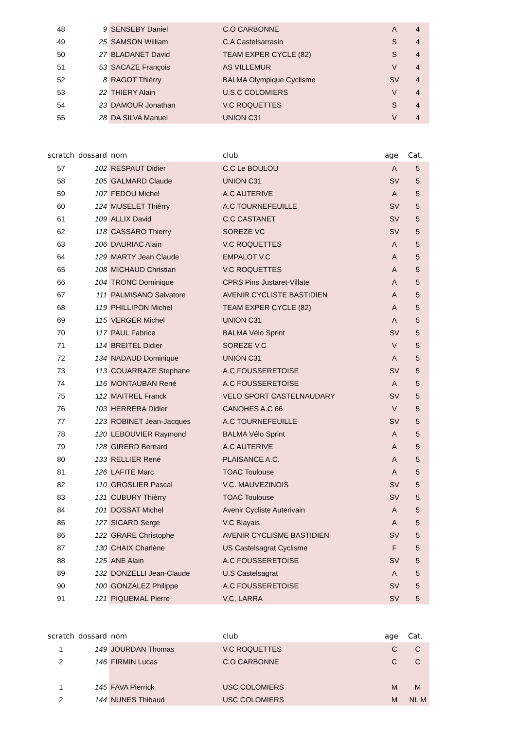| 48 | 9 | SENSEBY Daniel | C.O CARBONNE | A | 4 |
| 49 | 25 | SAMSON William | C.A Castelsarrasin | S | 4 |
| 50 | 27 | BLADANET David | TEAM EXPER CYCLE (82) | S | 4 |
| 51 | 53 | SACAZE François | AS VILLEMUR | V | 4 |
| 52 | 8 | RAGOT Thiérry | BALMA Olympique Cyclisme | SV | 4 |
| 53 | 22 | THIERY Alain | U.S.C COLOMIERS | V | 4 |
| 54 | 23 | DAMOUR Jonathan | V.C ROQUETTES | S | 4 |
| 55 | 28 | DA SILVA Manuel | UNION C31 | V | 4 |
| scratch | dossard | nom | club | age | Cat. |
| 57 | 102 | RESPAUT Didier | C.C Le BOULOU | A | 5 |
| 58 | 105 | GALMARD Claude | UNION C31 | SV | 5 |
| 59 | 107 | FEDOU Michel | A.C AUTERIVE | A | 5 |
| 60 | 124 | MUSELET Thiérry | A.C TOURNEFEUILLE | SV | 5 |
| 61 | 109 | ALLIX David | C.C CASTANET | SV | 5 |
| 62 | 118 | CASSARO Thierry | SOREZE VC | SV | 5 |
| 63 | 106 | DAURIAC Alain | V.C ROQUETTES | A | 5 |
| 64 | 129 | MARTY Jean Claude | EMPALOT V.C | A | 5 |
| 65 | 108 | MICHAUD Christian | V.C ROQUETTES | A | 5 |
| 66 | 104 | TRONC Dominique | CPRS Pins Justaret-Villate | A | 5 |
| 67 | 111 | PALMISANO Salvatore | AVENIR CYCLISTE BASTIDIEN | A | 5 |
| 68 | 119 | PHILLIPON Michel | TEAM EXPER CYCLE (82) | A | 5 |
| 69 | 115 | VERGER Michel | UNION C31 | A | 5 |
| 70 | 117 | PAUL Fabrice | BALMA Vélo Sprint | SV | 5 |
| 71 | 114 | BREITEL Didier | SOREZE V.C | V | 5 |
| 72 | 134 | NADAUD Dominique | UNION C31 | A | 5 |
| 73 | 113 | COUARRAZE Stephane | A.C FOUSSERETOISE | SV | 5 |
| 74 | 116 | MONTAUBAN René | A.C FOUSSERETOISE | A | 5 |
| 75 | 112 | MAITREL Franck | VELO SPORT CASTELNAUDARY | SV | 5 |
| 76 | 103 | HERRERA Didier | CANOHES A.C 66 | V | 5 |
| 77 | 123 | ROBINET Jean-Jacques | A.C TOURNEFEUILLE | SV | 5 |
| 78 | 120 | LEBOUVIER Raymond | BALMA Vélo Sprint | A | 5 |
| 79 | 128 | GIRERD Bernard | A.C AUTERIVE | A | 5 |
| 80 | 133 | RELLIER René | PLAISANCE A.C. | A | 5 |
| 81 | 126 | LAFITE Marc | TOAC Toulouse | A | 5 |
| 82 | 110 | GROSLIER Pascal | V.C. MAUVEZINOIS | SV | 5 |
| 83 | 131 | CUBURY Thièrry | TOAC Toulouse | SV | 5 |
| 84 | 101 | DOSSAT Michel | Avenir Cycliste Auterivain | A | 5 |
| 85 | 127 | SICARD Serge | V.C Blayais | A | 5 |
| 86 | 122 | GRARE Christophe | AVENIR CYCLISME BASTIDIEN | SV | 5 |
| 87 | 130 | CHAIX Charlène | US Castelsagrat Cyclisme | F | 5 |
| 88 | 125 | ANE Alain | A.C FOUSSERETOISE | SV | 5 |
| 89 | 132 | DONZELLI Jean-Claude | U.S Castelsagrat | A | 5 |
| 90 | 100 | GONZALEZ Philippe | A.C FOUSSERETOISE | SV | 5 |
| 91 | 121 | PIQUEMAL Pierre | V,C, LARRA | SV | 5 |
| scratch | dossard | nom | club | age | Cat. |
| 1 | 149 | JOURDAN Thomas | V.C ROQUETTES | C | C |
| 2 | 146 | FIRMIN Lucas | C.O CARBONNE | C | C |
| 1 | 145 | FAVA Pierrick | USC COLOMIERS | M | M |
| 2 | 144 | NUNES Thibaud | USC COLOMIERS | M | NL M |